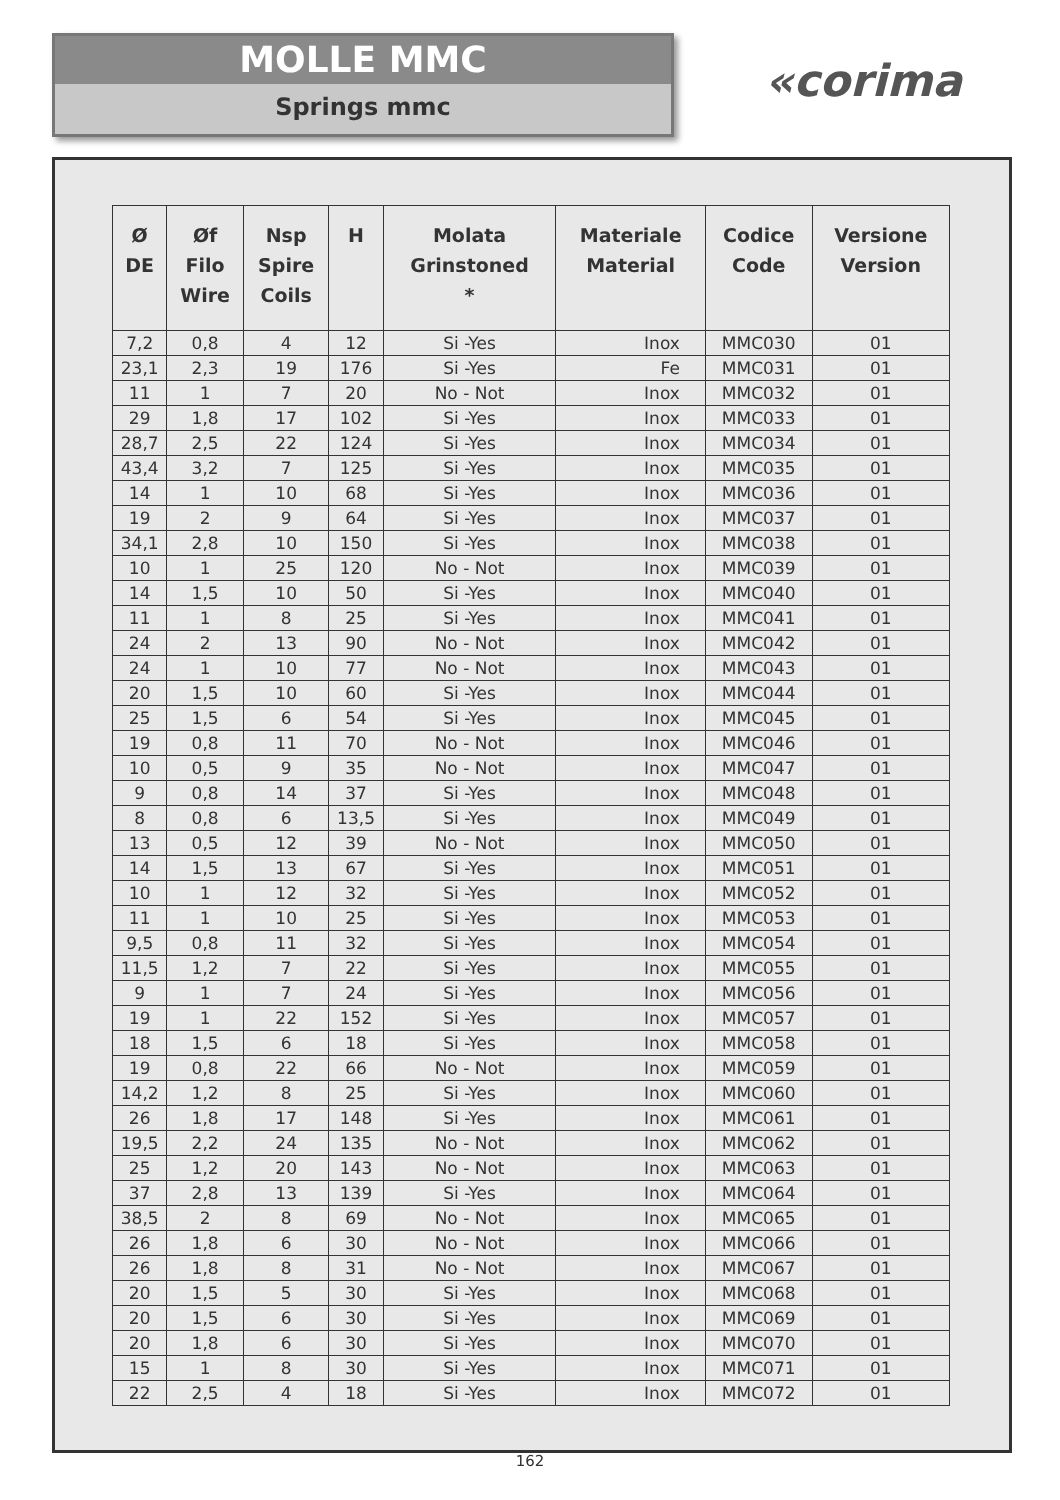MOLLE MMC
Springs mmc
«corima
| Ø DE | Øf Filo Wire | Nsp Spire Coils | H | Molata Grinstoned * | Materiale Material | Codice Code | Versione Version |
| --- | --- | --- | --- | --- | --- | --- | --- |
| 7,2 | 0,8 | 4 | 12 | Si -Yes | Inox | MMC030 | 01 |
| 23,1 | 2,3 | 19 | 176 | Si -Yes | Fe | MMC031 | 01 |
| 11 | 1 | 7 | 20 | No - Not | Inox | MMC032 | 01 |
| 29 | 1,8 | 17 | 102 | Si -Yes | Inox | MMC033 | 01 |
| 28,7 | 2,5 | 22 | 124 | Si -Yes | Inox | MMC034 | 01 |
| 43,4 | 3,2 | 7 | 125 | Si -Yes | Inox | MMC035 | 01 |
| 14 | 1 | 10 | 68 | Si -Yes | Inox | MMC036 | 01 |
| 19 | 2 | 9 | 64 | Si -Yes | Inox | MMC037 | 01 |
| 34,1 | 2,8 | 10 | 150 | Si -Yes | Inox | MMC038 | 01 |
| 10 | 1 | 25 | 120 | No - Not | Inox | MMC039 | 01 |
| 14 | 1,5 | 10 | 50 | Si -Yes | Inox | MMC040 | 01 |
| 11 | 1 | 8 | 25 | Si -Yes | Inox | MMC041 | 01 |
| 24 | 2 | 13 | 90 | No - Not | Inox | MMC042 | 01 |
| 24 | 1 | 10 | 77 | No - Not | Inox | MMC043 | 01 |
| 20 | 1,5 | 10 | 60 | Si -Yes | Inox | MMC044 | 01 |
| 25 | 1,5 | 6 | 54 | Si -Yes | Inox | MMC045 | 01 |
| 19 | 0,8 | 11 | 70 | No - Not | Inox | MMC046 | 01 |
| 10 | 0,5 | 9 | 35 | No - Not | Inox | MMC047 | 01 |
| 9 | 0,8 | 14 | 37 | Si -Yes | Inox | MMC048 | 01 |
| 8 | 0,8 | 6 | 13,5 | Si -Yes | Inox | MMC049 | 01 |
| 13 | 0,5 | 12 | 39 | No - Not | Inox | MMC050 | 01 |
| 14 | 1,5 | 13 | 67 | Si -Yes | Inox | MMC051 | 01 |
| 10 | 1 | 12 | 32 | Si -Yes | Inox | MMC052 | 01 |
| 11 | 1 | 10 | 25 | Si -Yes | Inox | MMC053 | 01 |
| 9,5 | 0,8 | 11 | 32 | Si -Yes | Inox | MMC054 | 01 |
| 11,5 | 1,2 | 7 | 22 | Si -Yes | Inox | MMC055 | 01 |
| 9 | 1 | 7 | 24 | Si -Yes | Inox | MMC056 | 01 |
| 19 | 1 | 22 | 152 | Si -Yes | Inox | MMC057 | 01 |
| 18 | 1,5 | 6 | 18 | Si -Yes | Inox | MMC058 | 01 |
| 19 | 0,8 | 22 | 66 | No - Not | Inox | MMC059 | 01 |
| 14,2 | 1,2 | 8 | 25 | Si -Yes | Inox | MMC060 | 01 |
| 26 | 1,8 | 17 | 148 | Si -Yes | Inox | MMC061 | 01 |
| 19,5 | 2,2 | 24 | 135 | No - Not | Inox | MMC062 | 01 |
| 25 | 1,2 | 20 | 143 | No - Not | Inox | MMC063 | 01 |
| 37 | 2,8 | 13 | 139 | Si -Yes | Inox | MMC064 | 01 |
| 38,5 | 2 | 8 | 69 | No - Not | Inox | MMC065 | 01 |
| 26 | 1,8 | 6 | 30 | No - Not | Inox | MMC066 | 01 |
| 26 | 1,8 | 8 | 31 | No - Not | Inox | MMC067 | 01 |
| 20 | 1,5 | 5 | 30 | Si -Yes | Inox | MMC068 | 01 |
| 20 | 1,5 | 6 | 30 | Si -Yes | Inox | MMC069 | 01 |
| 20 | 1,8 | 6 | 30 | Si -Yes | Inox | MMC070 | 01 |
| 15 | 1 | 8 | 30 | Si -Yes | Inox | MMC071 | 01 |
| 22 | 2,5 | 4 | 18 | Si -Yes | Inox | MMC072 | 01 |
162